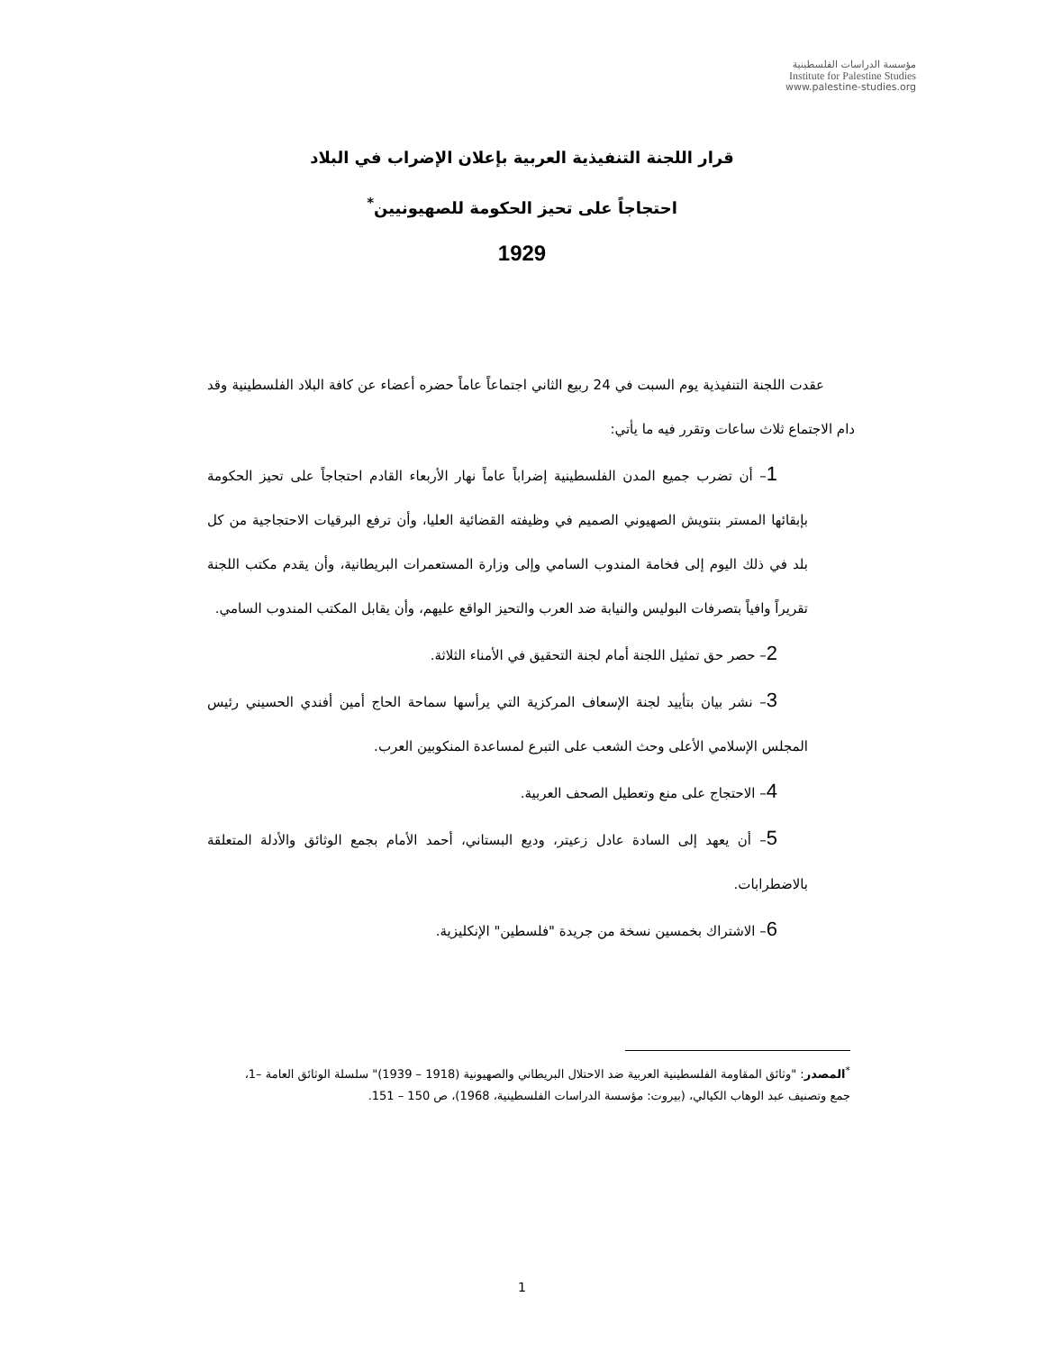مؤسسة الدراسات الفلسطينية
Institute for Palestine Studies
www.palestine-studies.org
قرار اللجنة التنفيذية العربية بإعلان الإضراب في البلاد
احتجاجاً على تحيز الحكومة للصهيونيين<sup>*</sup>
1929
عقدت اللجنة التنفيذية يوم السبت في 24 ربيع الثاني اجتماعاً عاماً حضره أعضاء عن كافة البلاد الفلسطينية وقد دام الاجتماع ثلاث ساعات وتقرر فيه ما يأتي:
1– أن تضرب جميع المدن الفلسطينية إضراباً عاماً نهار الأربعاء القادم احتجاجاً على تحيز الحكومة بإبقائها المستر بنتويش الصهيوني الصميم في وظيفته القضائية العليا، وأن ترفع البرقيات الاحتجاجية من كل بلد في ذلك اليوم إلى فخامة المندوب السامي وإلى وزارة المستعمرات البريطانية، وأن يقدم مكتب اللجنة تقريراً وافياً بتصرفات البوليس والنيابة ضد العرب والتحيز الواقع عليهم، وأن يقابل المكتب المندوب السامي.
2– حصر حق تمثيل اللجنة أمام لجنة التحقيق في الأمناء الثلاثة.
3– نشر بيان بتأييد لجنة الإسعاف المركزية التي يرأسها سماحة الحاج أمين أفندي الحسيني رئيس المجلس الإسلامي الأعلى وحث الشعب على التبرع لمساعدة المنكوبين العرب.
4– الاحتجاج على منع وتعطيل الصحف العربية.
5– أن يعهد إلى السادة عادل زعيتر، وديع البستاني، أحمد الأمام بجمع الوثائق والأدلة المتعلقة بالاضطرابات.
6– الاشتراك بخمسين نسخة من جريدة "فلسطين" الإنكليزية.
<sup>*</sup> المصدر: "وثائق المقاومة الفلسطينية العربية ضد الاحتلال البريطاني والصهيونية (1918 – 1939)" سلسلة الوثائق العامة –1، جمع وتصنيف عبد الوهاب الكيالي، (بيروت: مؤسسة الدراسات الفلسطينية، 1968)، ص 150 – 151.
1